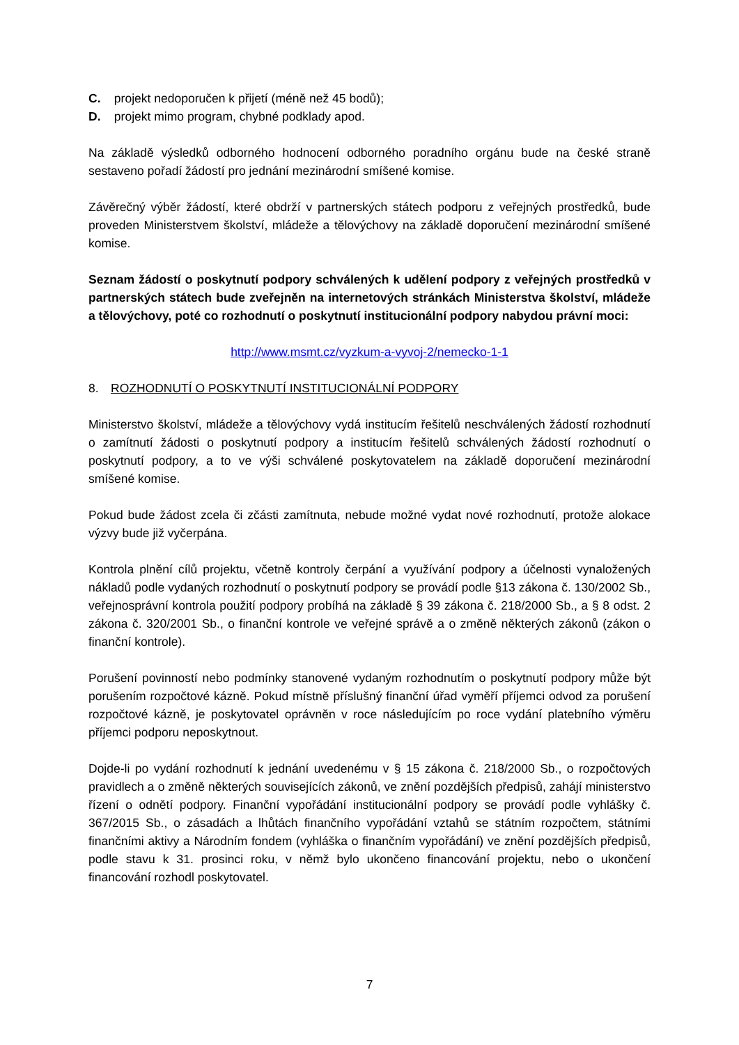C. projekt nedoporučen k přijetí (méně než 45 bodů);
D. projekt mimo program, chybné podklady apod.
Na základě výsledků odborného hodnocení odborného poradního orgánu bude na české straně sestaveno pořadí žádostí pro jednání mezinárodní smíšené komise.
Závěrečný výběr žádostí, které obdrží v partnerských státech podporu z veřejných prostředků, bude proveden Ministerstvem školství, mládeže a tělovýchovy na základě doporučení mezinárodní smíšené komise.
Seznam žádostí o poskytnutí podpory schválených k udělení podpory z veřejných prostředků v partnerských státech bude zveřejněn na internetových stránkách Ministerstva školství, mládeže a tělovýchovy, poté co rozhodnutí o poskytnutí institucionální podpory nabydou právní moci:
http://www.msmt.cz/vyzkum-a-vyvoj-2/nemecko-1-1
8. ROZHODNUTÍ O POSKYTNUTÍ INSTITUCIONÁLNÍ PODPORY
Ministerstvo školství, mládeže a tělovýchovy vydá institucím řešitelů neschválených žádostí rozhodnutí o zamítnutí žádosti o poskytnutí podpory a institucím řešitelů schválených žádostí rozhodnutí o poskytnutí podpory, a to ve výši schválené poskytovatelem na základě doporučení mezinárodní smíšené komise.
Pokud bude žádost zcela či zčásti zamítnuta, nebude možné vydat nové rozhodnutí, protože alokace výzvy bude již vyčerpána.
Kontrola plnění cílů projektu, včetně kontroly čerpání a využívání podpory a účelnosti vynaložených nákladů podle vydaných rozhodnutí o poskytnutí podpory se provádí podle §13 zákona č. 130/2002 Sb., veřejnosprávní kontrola použití podpory probíhá na základě § 39 zákona č. 218/2000 Sb., a § 8 odst. 2 zákona č. 320/2001 Sb., o finanční kontrole ve veřejné správě a o změně některých zákonů (zákon o finanční kontrole).
Porušení povinností nebo podmínky stanovené vydaným rozhodnutím o poskytnutí podpory může být porušením rozpočtové kázně. Pokud místně příslušný finanční úřad vyměří příjemci odvod za porušení rozpočtové kázně, je poskytovatel oprávněn v roce následujícím po roce vydání platebního výměru příjemci podporu neposkytnout.
Dojde-li po vydání rozhodnutí k jednání uvedenému v § 15 zákona č. 218/2000 Sb., o rozpočtových pravidlech a o změně některých souvisejících zákonů, ve znění pozdějších předpisů, zahájí ministerstvo řízení o odnětí podpory. Finanční vypořádání institucionální podpory se provádí podle vyhlášky č. 367/2015 Sb., o zásadách a lhůtách finančního vypořádání vztahů se státním rozpočtem, státními finančními aktivy a Národním fondem (vyhláška o finančním vypořádání) ve znění pozdějších předpisů, podle stavu k 31. prosinci roku, v němž bylo ukončeno financování projektu, nebo o ukončení financování rozhodl poskytovatel.
7